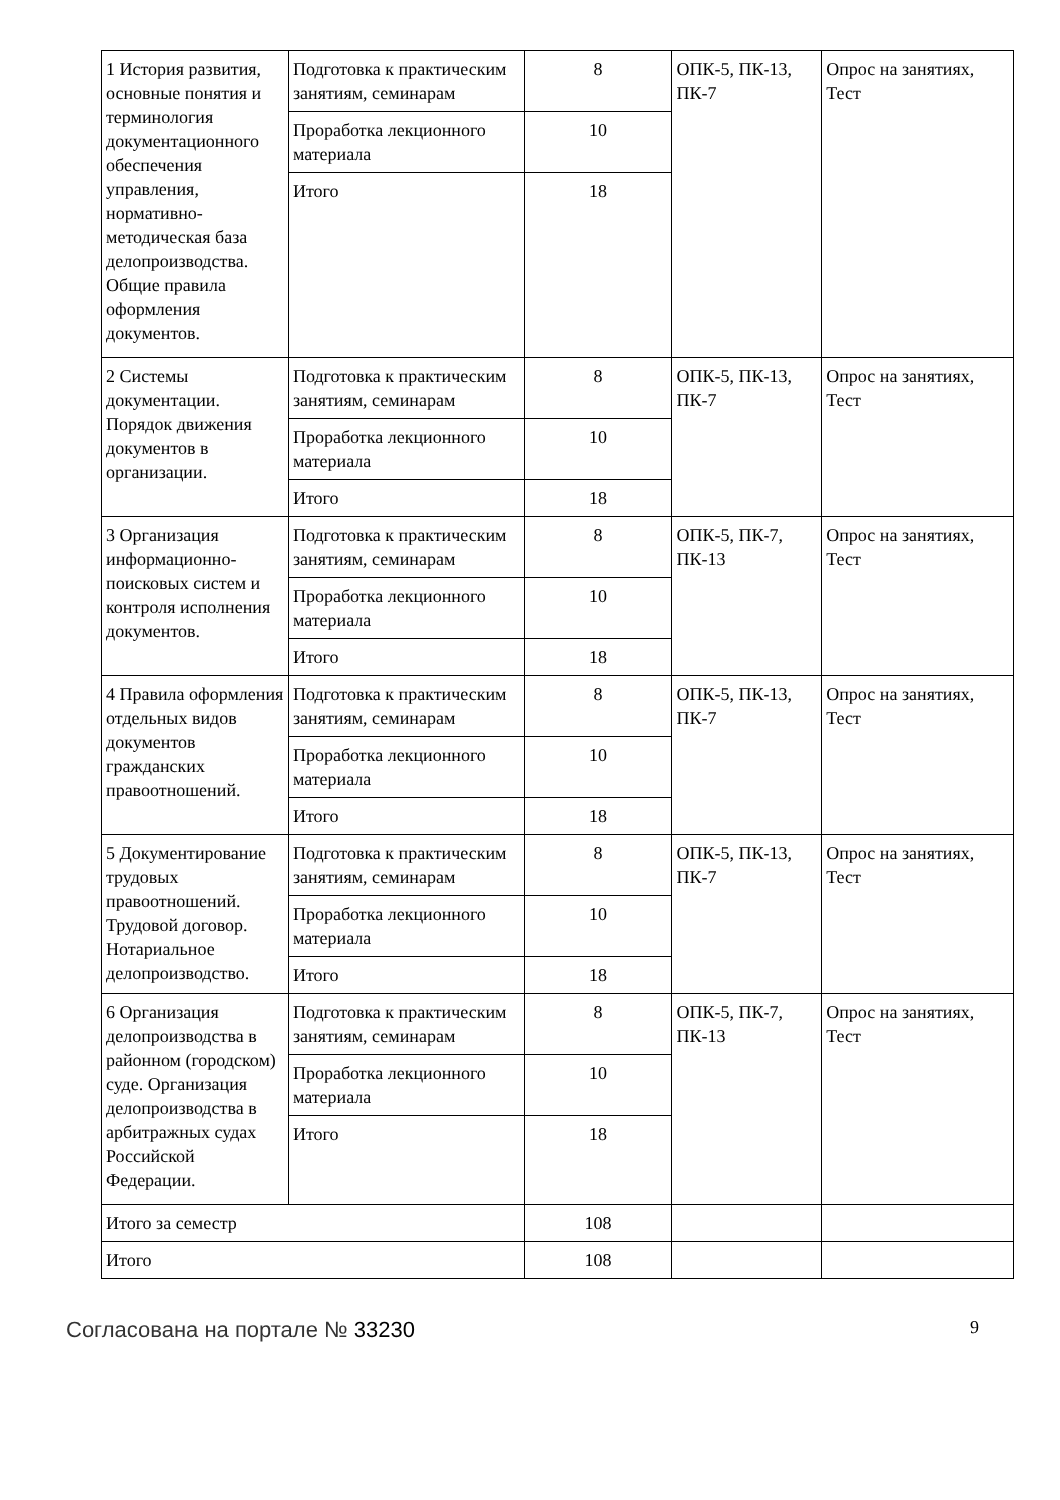| 1 История развития, основные понятия и терминология документационного обеспечения управления, нормативно-методическая база делопроизводства. Общие правила оформления документов. | Подготовка к практическим занятиям, семинарам | 8 | ОПК-5, ПК-13, ПК-7 | Опрос на занятиях, Тест |
| | Проработка лекционного материала | 10 | | |
| | Итого | 18 | | |
| 2 Системы документации. Порядок движения документов в организации. | Подготовка к практическим занятиям, семинарам | 8 | ОПК-5, ПК-13, ПК-7 | Опрос на занятиях, Тест |
| | Проработка лекционного материала | 10 | | |
| | Итого | 18 | | |
| 3 Организация информационно-поисковых систем и контроля исполнения документов. | Подготовка к практическим занятиям, семинарам | 8 | ОПК-5, ПК-7, ПК-13 | Опрос на занятиях, Тест |
| | Проработка лекционного материала | 10 | | |
| | Итого | 18 | | |
| 4 Правила оформления отдельных видов документов гражданских правоотношений. | Подготовка к практическим занятиям, семинарам | 8 | ОПК-5, ПК-13, ПК-7 | Опрос на занятиях, Тест |
| | Проработка лекционного материала | 10 | | |
| | Итого | 18 | | |
| 5 Документирование трудовых правоотношений. Трудовой договор. Нотариальное делопроизводство. | Подготовка к практическим занятиям, семинарам | 8 | ОПК-5, ПК-13, ПК-7 | Опрос на занятиях, Тест |
| | Проработка лекционного материала | 10 | | |
| | Итого | 18 | | |
| 6 Организация делопроизводства в районном (городском) суде. Организация делопроизводства в арбитражных судах Российской Федерации. | Подготовка к практическим занятиям, семинарам | 8 | ОПК-5, ПК-7, ПК-13 | Опрос на занятиях, Тест |
| | Проработка лекционного материала | 10 | | |
| | Итого | 18 | | |
| Итого за семестр | | 108 | | |
| Итого | | 108 | | |
Согласована на портале № 33230 9